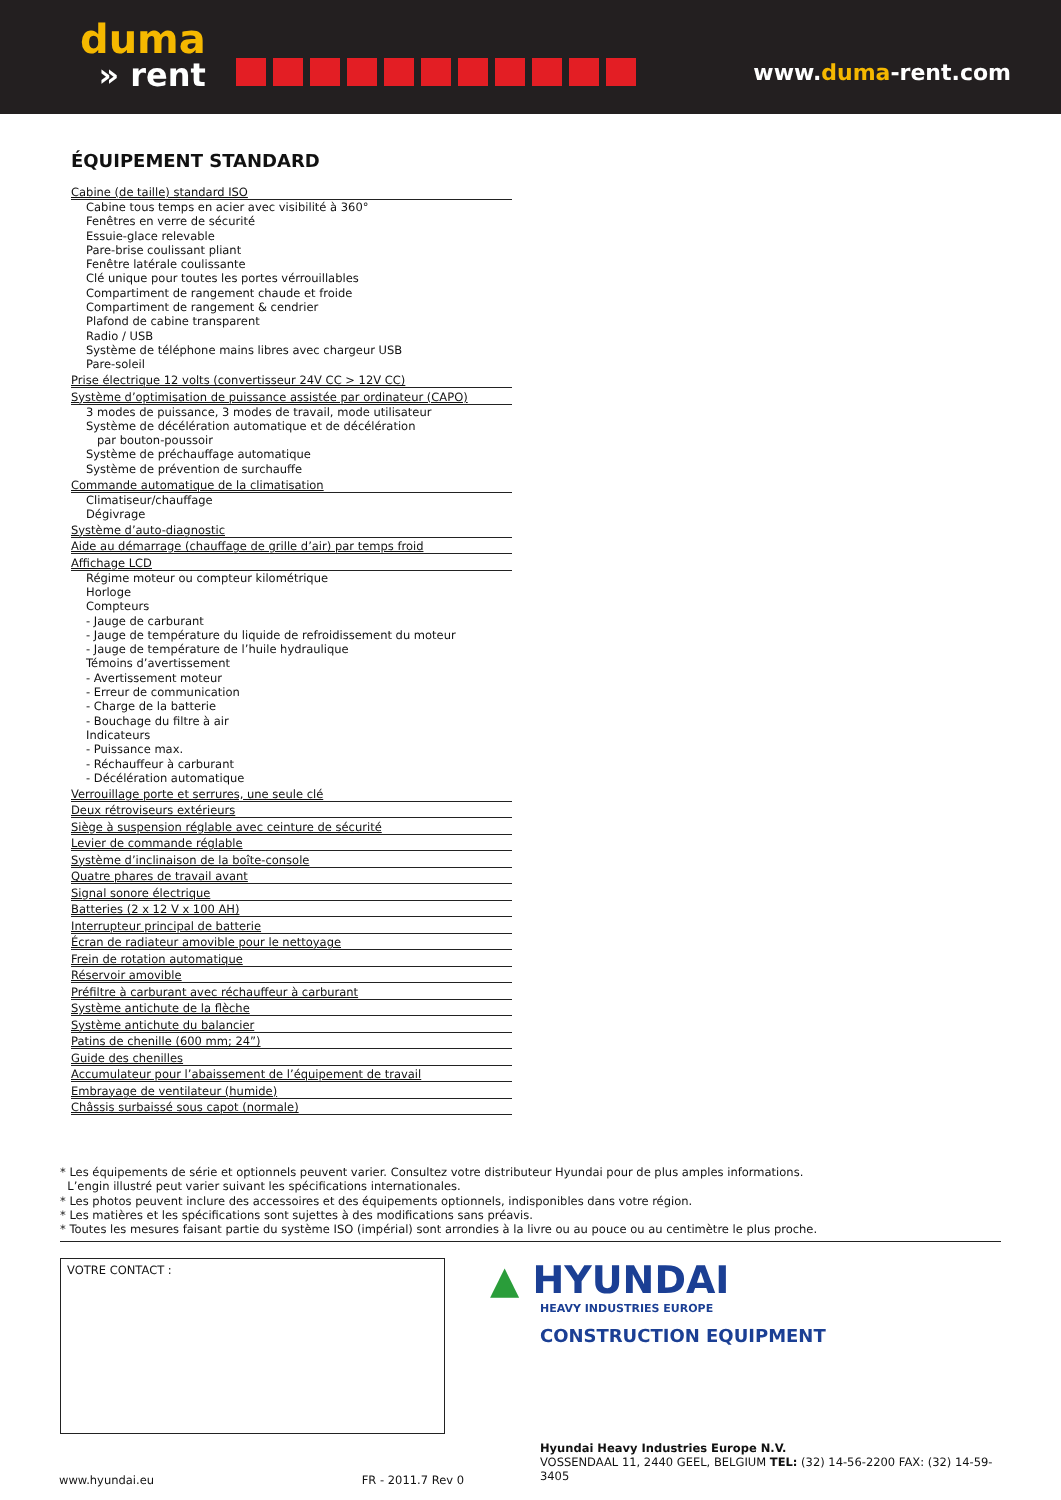duma
» rent
www.duma-rent.com
ÉQUIPEMENT STANDARD
Cabine (de taille) standard ISO
Cabine tous temps en acier avec visibilité à 360°
Fenêtres en verre de sécurité
Essuie-glace relevable
Pare-brise coulissant pliant
Fenêtre latérale coulissante
Clé unique pour toutes les portes vérrouillables
Compartiment de rangement chaude et froide
Compartiment de rangement & cendrier
Plafond de cabine transparent
Radio / USB
Système de téléphone mains libres avec chargeur USB
Pare-soleil
Prise électrique 12 volts (convertisseur 24V CC > 12V CC)
Système d’optimisation de puissance assistée par ordinateur (CAPO)
3 modes de puissance, 3 modes de travail, mode utilisateur
Système de décélération automatique et de décélération
par bouton-poussoir
Système de préchauffage automatique
Système de prévention de surchauffe
Commande automatique de la climatisation
Climatiseur/chauffage
Dégivrage
Système d’auto-diagnostic
Aide au démarrage (chauffage de grille d’air) par temps froid
Affichage LCD
Régime moteur ou compteur kilométrique
Horloge
Compteurs
- Jauge de carburant
- Jauge de température du liquide de refroidissement du moteur
- Jauge de température de l’huile hydraulique
Témoins d’avertissement
- Avertissement moteur
- Erreur de communication
- Charge de la batterie
- Bouchage du filtre à air
Indicateurs
- Puissance max.
- Réchauffeur à carburant
- Décélération automatique
Verrouillage porte et serrures, une seule clé
Deux rétroviseurs extérieurs
Siège à suspension réglable avec ceinture de sécurité
Levier de commande réglable
Système d’inclinaison de la boîte-console
Quatre phares de travail avant
Signal sonore électrique
Batteries (2 x 12 V x 100 AH)
Interrupteur principal de batterie
Écran de radiateur amovible pour le nettoyage
Frein de rotation automatique
Réservoir amovible
Préfiltre à carburant avec réchauffeur à carburant
Système antichute de la flèche
Système antichute du balancier
Patins de chenille (600 mm; 24”)
Guide des chenilles
Accumulateur pour l’abaissement de l’équipement de travail
Embrayage de ventilateur (humide)
Châssis surbaissé sous capot (normale)
* Les équipements de série et optionnels peuvent varier. Consultez votre distributeur Hyundai pour de plus amples informations.
L’engin illustré peut varier suivant les spécifications internationales.
* Les photos peuvent inclure des accessoires et des équipements optionnels, indisponibles dans votre région.
* Les matières et les spécifications sont sujettes à des modifications sans préavis.
* Toutes les mesures faisant partie du système ISO (impérial) sont arrondies à la livre ou au pouce ou au centimètre le plus proche.
VOTRE CONTACT :
▲ HYUNDAI
HEAVY INDUSTRIES EUROPE
CONSTRUCTION EQUIPMENT
Hyundai Heavy Industries Europe N.V.
VOSSENDAAL 11, 2440 GEEL, BELGIUM TEL: (32) 14-56-2200 FAX: (32) 14-59-3405
www.hyundai.eu FR - 2011.7 Rev 0